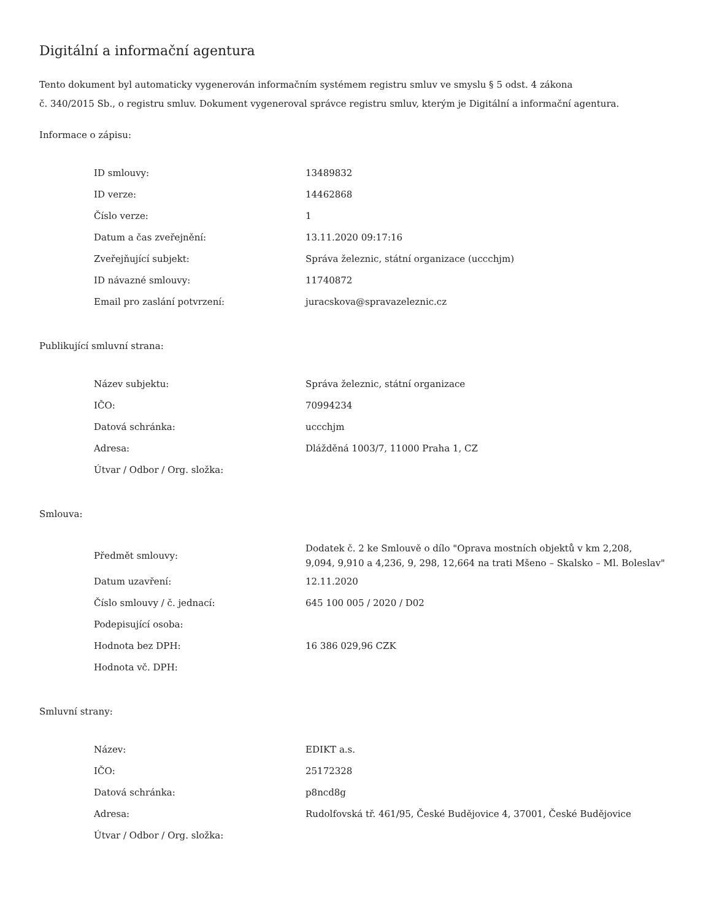Digitální a informační agentura
Tento dokument byl automaticky vygenerován informačním systémem registru smluv ve smyslu § 5 odst. 4 zákona
č. 340/2015 Sb., o registru smluv. Dokument vygeneroval správce registru smluv, kterým je Digitální a informační agentura.
Informace o zápisu:
| ID smlouvy: | 13489832 |
| ID verze: | 14462868 |
| Číslo verze: | 1 |
| Datum a čas zveřejnění: | 13.11.2020 09:17:16 |
| Zveřejňující subjekt: | Správa železnic, státní organizace (uccchjm) |
| ID návazné smlouvy: | 11740872 |
| Email pro zaslání potvrzení: | juracskova@spravazeleznic.cz |
Publikující smluvní strana:
| Název subjektu: | Správa železnic, státní organizace |
| IČO: | 70994234 |
| Datová schránka: | uccchjm |
| Adresa: | Dlážděná 1003/7, 11000 Praha 1, CZ |
| Útvar / Odbor / Org. složka: | |
Smlouva:
| Předmět smlouvy: | Dodatek č. 2 ke Smlouvě o dílo "Oprava mostních objektů v km 2,208, 9,094, 9,910 a 4,236, 9, 298, 12,664 na trati Mšeno – Skalsko – Ml. Boleslav" |
| Datum uzavření: | 12.11.2020 |
| Číslo smlouvy / č. jednací: | 645 100 005 / 2020 / D02 |
| Podepisující osoba: | |
| Hodnota bez DPH: | 16 386 029,96 CZK |
| Hodnota vč. DPH: | |
Smluvní strany:
| Název: | EDIKT a.s. |
| IČO: | 25172328 |
| Datová schránka: | p8ncd8g |
| Adresa: | Rudolfovská tř. 461/95, České Budějovice 4, 37001, České Budějovice |
| Útvar / Odbor / Org. složka: | |